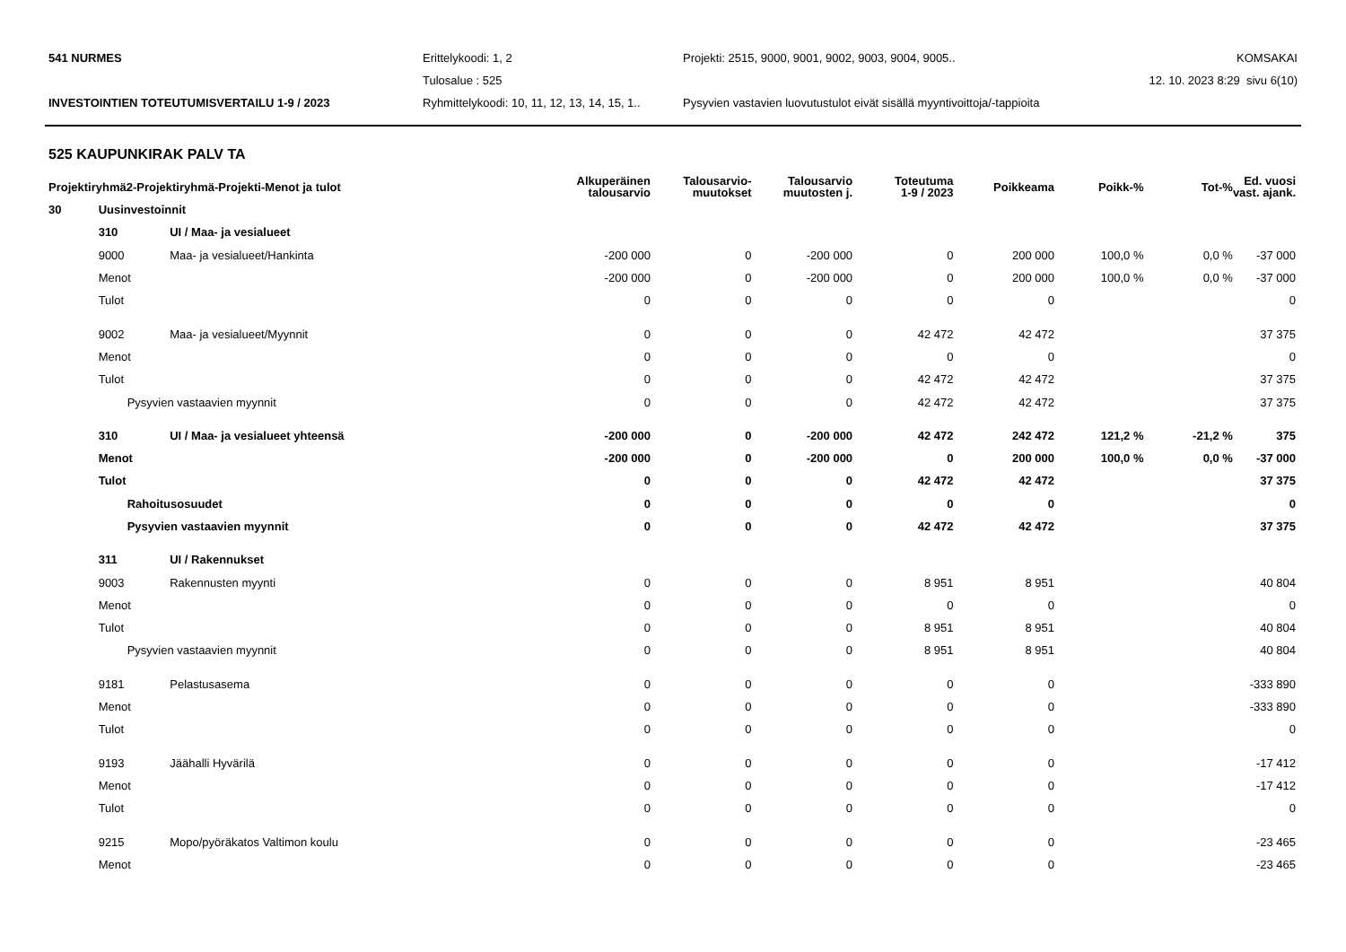541 NURMES Erittelykoodi: 1, 2
Projekti: 2515, 9000, 9001, 9002, 9003, 9004, 9005..
KOMSAKAI
Tulosalue : 525 12. 10. 2023 8:29 sivu 6(10)
INVESTOINTIEN TOTEUTUMISVERTAILU 1-9 / 2023
Ryhmittelykoodi: 10, 11, 12, 13, 14, 15, 1..
Pysyvien vastavien luovutustulot eivät sisällä myyntivoittoja/-tappioita
525 KAUPUNKIRAK PALV TA
| Projektiryhmä2-Projektiryhmä-Projekti-Menot ja tulot | | | Alkuperäinen talousarvio | Talousarvio- muutokset | Talousarvio muutosten j. | Toteutuma 1-9 / 2023 | Poikkeama | Poikk-% | Tot-% | Ed. vuosi vast. ajank. |
| --- | --- | --- | --- | --- | --- | --- | --- | --- | --- | --- |
| 30 | Uusinvestoinnit | | | | | | | | | |
| | 310 | UI / Maa- ja vesialueet | | | | | | | | |
| | 9000 | Maa- ja vesialueet/Hankinta | -200 000 | 0 | -200 000 | 0 | 200 000 | 100,0 % | 0,0 % | -37 000 |
| | Menot | | -200 000 | 0 | -200 000 | 0 | 200 000 | 100,0 % | 0,0 % | -37 000 |
| | Tulot | | 0 | 0 | 0 | 0 | 0 | | | 0 |
| | 9002 | Maa- ja vesialueet/Myynnit | 0 | 0 | 0 | 42 472 | 42 472 | | | 37 375 |
| | Menot | | 0 | 0 | 0 | 0 | 0 | | | 0 |
| | Tulot | | 0 | 0 | 0 | 42 472 | 42 472 | | | 37 375 |
| | Pysyvien vastaavien myynnit | | 0 | 0 | 0 | 42 472 | 42 472 | | | 37 375 |
| | 310 | UI / Maa- ja vesialueet yhteensä | -200 000 | 0 | -200 000 | 42 472 | 242 472 | 121,2 % | -21,2 % | 375 |
| | Menot | | -200 000 | 0 | -200 000 | 0 | 200 000 | 100,0 % | 0,0 % | -37 000 |
| | Tulot | | 0 | 0 | 0 | 42 472 | 42 472 | | | 37 375 |
| | Rahoitusosuudet | | 0 | 0 | 0 | 0 | 0 | | | 0 |
| | Pysyvien vastaavien myynnit | | 0 | 0 | 0 | 42 472 | 42 472 | | | 37 375 |
| | 311 | UI / Rakennukset | | | | | | | | |
| | 9003 | Rakennusten myynti | 0 | 0 | 0 | 8 951 | 8 951 | | | 40 804 |
| | Menot | | 0 | 0 | 0 | 0 | 0 | | | 0 |
| | Tulot | | 0 | 0 | 0 | 8 951 | 8 951 | | | 40 804 |
| | Pysyvien vastaavien myynnit | | 0 | 0 | 0 | 8 951 | 8 951 | | | 40 804 |
| | 9181 | Pelastusasema | 0 | 0 | 0 | 0 | 0 | | | -333 890 |
| | Menot | | 0 | 0 | 0 | 0 | 0 | | | -333 890 |
| | Tulot | | 0 | 0 | 0 | 0 | 0 | | | 0 |
| | 9193 | Jäähalli Hyvärilä | 0 | 0 | 0 | 0 | 0 | | | -17 412 |
| | Menot | | 0 | 0 | 0 | 0 | 0 | | | -17 412 |
| | Tulot | | 0 | 0 | 0 | 0 | 0 | | | 0 |
| | 9215 | Mopo/pyöräkatos Valtimon koulu | 0 | 0 | 0 | 0 | 0 | | | -23 465 |
| | Menot | | 0 | 0 | 0 | 0 | 0 | | | -23 465 |